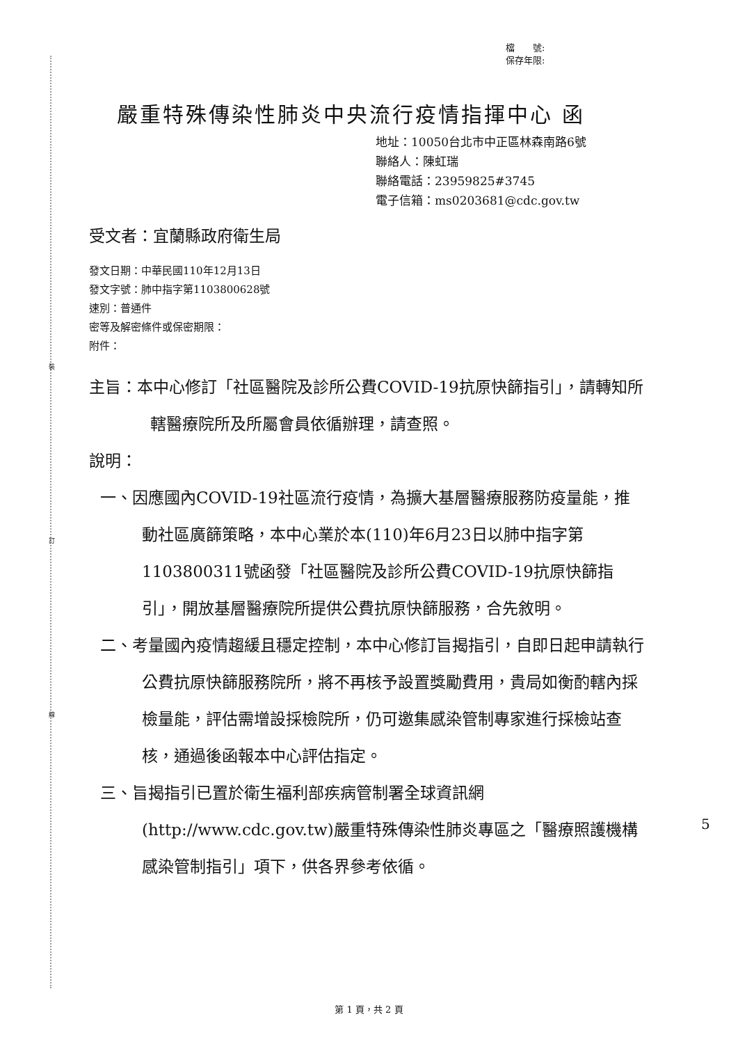裝
訂
線
檔　　號:
保存年限:
嚴重特殊傳染性肺炎中央流行疫情指揮中心 函
地址：10050台北市中正區林森南路6號
聯絡人：陳虹瑞
聯絡電話：23959825#3745
電子信箱：ms0203681@cdc.gov.tw
受文者：宜蘭縣政府衛生局
發文日期：中華民國110年12月13日
發文字號：肺中指字第1103800628號
速別：普通件
密等及解密條件或保密期限：
附件：
主旨：本中心修訂「社區醫院及診所公費COVID-19抗原快篩指引」，請轉知所轄醫療院所及所屬會員依循辦理，請查照。
說明：
一、因應國內COVID-19社區流行疫情，為擴大基層醫療服務防疫量能，推動社區廣篩策略，本中心業於本(110)年6月23日以肺中指字第1103800311號函發「社區醫院及診所公費COVID-19抗原快篩指引」，開放基層醫療院所提供公費抗原快篩服務，合先敘明。
二、考量國內疫情趨緩且穩定控制，本中心修訂旨揭指引，自即日起申請執行公費抗原快篩服務院所，將不再核予設置獎勵費用，貴局如衡酌轄內採檢量能，評估需增設採檢院所，仍可邀集感染管制專家進行採檢站查核，通過後函報本中心評估指定。
三、旨揭指引已置於衛生福利部疾病管制署全球資訊網(http://www.cdc.gov.tw)嚴重特殊傳染性肺炎專區之「醫療照護機構感染管制指引」項下，供各界參考依循。
5
第 1 頁，共 2 頁